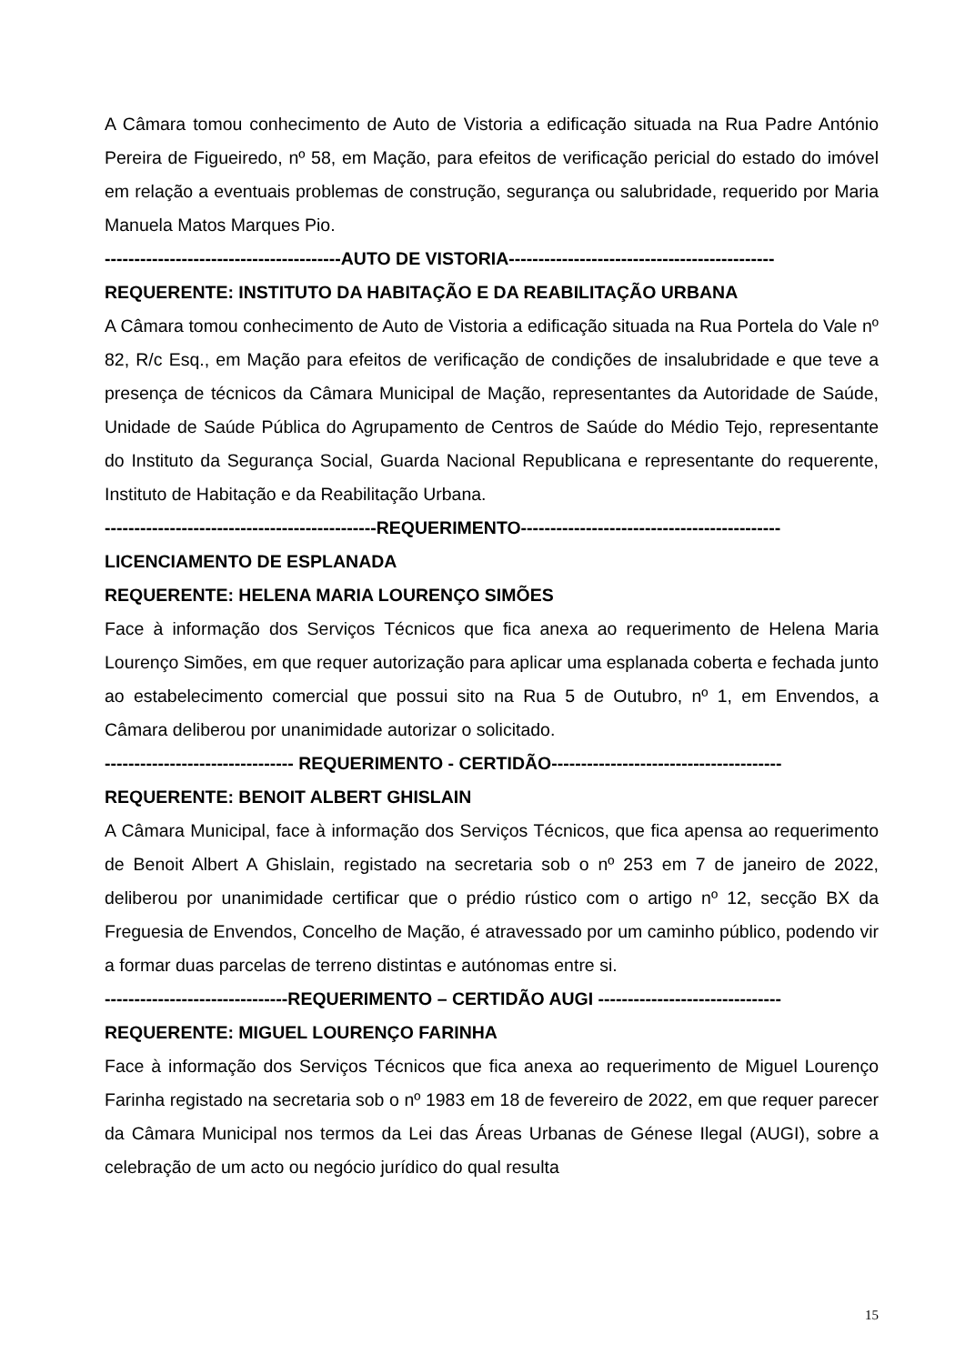A Câmara tomou conhecimento de Auto de Vistoria a edificação situada na Rua Padre António Pereira de Figueiredo, nº 58, em Mação, para efeitos de verificação pericial do estado do imóvel em relação a eventuais problemas de construção, segurança ou salubridade, requerido por Maria Manuela Matos Marques Pio.
----------------------------------------AUTO DE VISTORIA---------------------------------------------
REQUERENTE: INSTITUTO DA HABITAÇÃO E DA REABILITAÇÃO URBANA
A Câmara tomou conhecimento de Auto de Vistoria a edificação situada na Rua Portela do Vale nº 82, R/c Esq., em Mação para efeitos de verificação de condições de insalubridade e que teve a presença de técnicos da Câmara Municipal de Mação, representantes da Autoridade de Saúde, Unidade de Saúde Pública do Agrupamento de Centros de Saúde do Médio Tejo, representante do Instituto da Segurança Social, Guarda Nacional Republicana e representante do requerente, Instituto de Habitação e da Reabilitação Urbana.
----------------------------------------------REQUERIMENTO--------------------------------------------
LICENCIAMENTO DE ESPLANADA
REQUERENTE: HELENA MARIA LOURENÇO SIMÕES
Face à informação dos Serviços Técnicos que fica anexa ao requerimento de Helena Maria Lourenço Simões, em que requer autorização para aplicar uma esplanada coberta e fechada junto ao estabelecimento comercial que possui sito na Rua 5 de Outubro, nº 1, em Envendos, a Câmara deliberou por unanimidade autorizar o solicitado.
-------------------------------- REQUERIMENTO - CERTIDÃO---------------------------------------
REQUERENTE: BENOIT ALBERT GHISLAIN
A Câmara Municipal, face à informação dos Serviços Técnicos, que fica apensa ao requerimento de Benoit Albert A Ghislain, registado na secretaria sob o nº 253 em 7 de janeiro de 2022, deliberou por unanimidade certificar que o prédio rústico com o artigo nº 12, secção BX da Freguesia de Envendos, Concelho de Mação, é atravessado por um caminho público, podendo vir a formar duas parcelas de terreno distintas e autónomas entre si.
-------------------------------REQUERIMENTO – CERTIDÃO AUGI -------------------------------
REQUERENTE: MIGUEL LOURENÇO FARINHA
Face à informação dos Serviços Técnicos que fica anexa ao requerimento de Miguel Lourenço Farinha registado na secretaria sob o nº 1983 em 18 de fevereiro de 2022, em que requer parecer da Câmara Municipal nos termos da Lei das Áreas Urbanas de Génese Ilegal (AUGI), sobre a celebração de um acto ou negócio jurídico do qual resulta
15